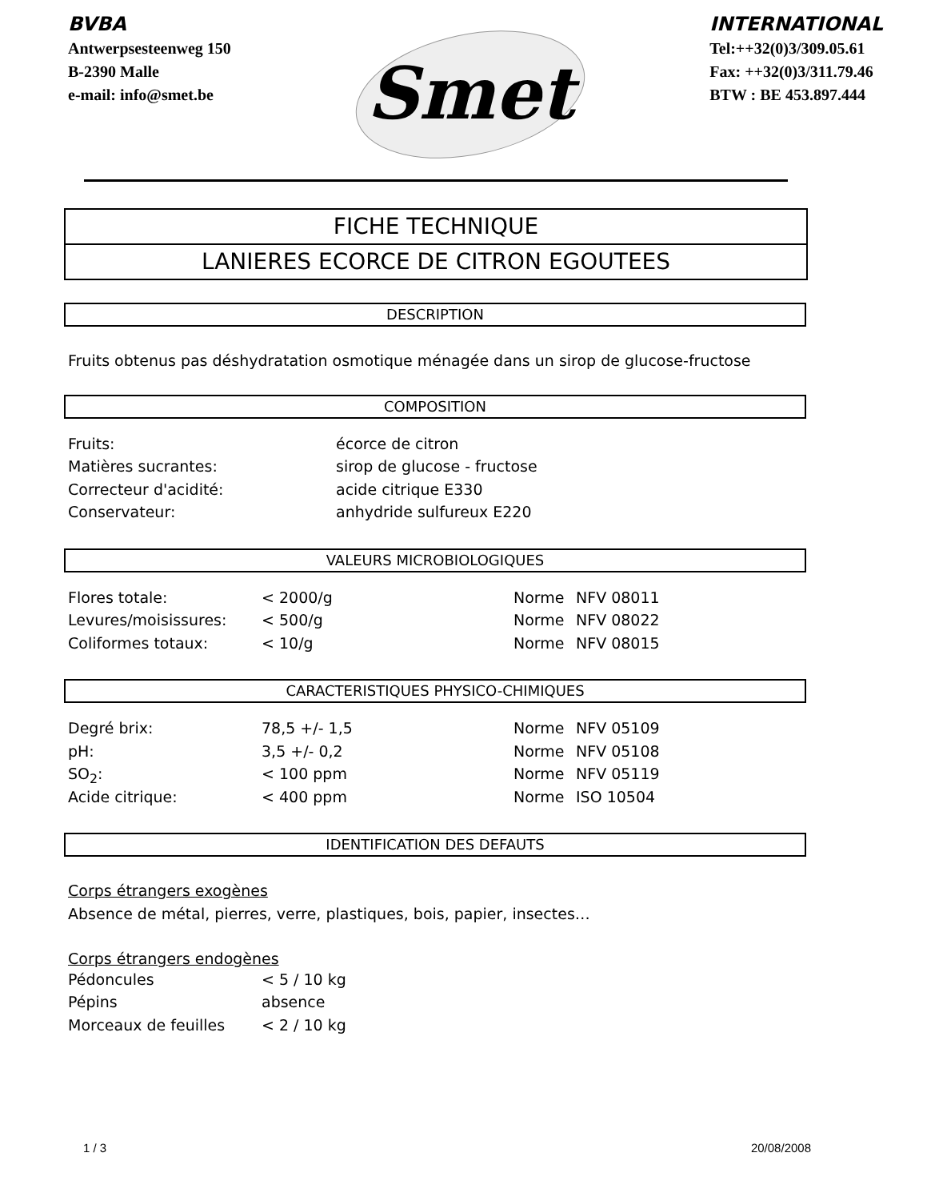BVBA
Antwerpsesteenweg 150
B-2390 Malle
e-mail: info@smet.be
Smet
INTERNATIONAL
Tel:++32(0)3/309.05.61
Fax: ++32(0)3/311.79.46
BTW : BE 453.897.444
FICHE TECHNIQUE
LANIERES ECORCE DE CITRON EGOUTEES
DESCRIPTION
Fruits obtenus pas déshydratation osmotique ménagée dans un sirop de glucose-fructose
COMPOSITION
| Fruits: | écorce de citron |
| Matières sucrantes: | sirop de glucose - fructose |
| Correcteur d'acidité: | acide citrique E330 |
| Conservateur: | anhydride sulfureux E220 |
VALEURS MICROBIOLOGIQUES
| Flores totale: | < 2000/g | Norme | NFV 08011 |
| Levures/moisissures: | < 500/g | Norme | NFV 08022 |
| Coliformes totaux: | < 10/g | Norme | NFV 08015 |
CARACTERISTIQUES PHYSICO-CHIMIQUES
| Degré brix: | 78,5 +/- 1,5 | Norme | NFV 05109 |
| pH: | 3,5 +/- 0,2 | Norme | NFV 05108 |
| SO<sub>2</sub>: | < 100 ppm | Norme | NFV 05119 |
| Acide citrique: | < 400 ppm | Norme | ISO 10504 |
IDENTIFICATION DES DEFAUTS
Corps étrangers exogènes
Absence de métal, pierres, verre, plastiques, bois, papier, insectes…
Corps étrangers endogènes
| Pédoncules | < 5 / 10 kg |
| Pépins | absence |
| Morceaux de feuilles | < 2 / 10 kg |
1 / 3 20/08/2008